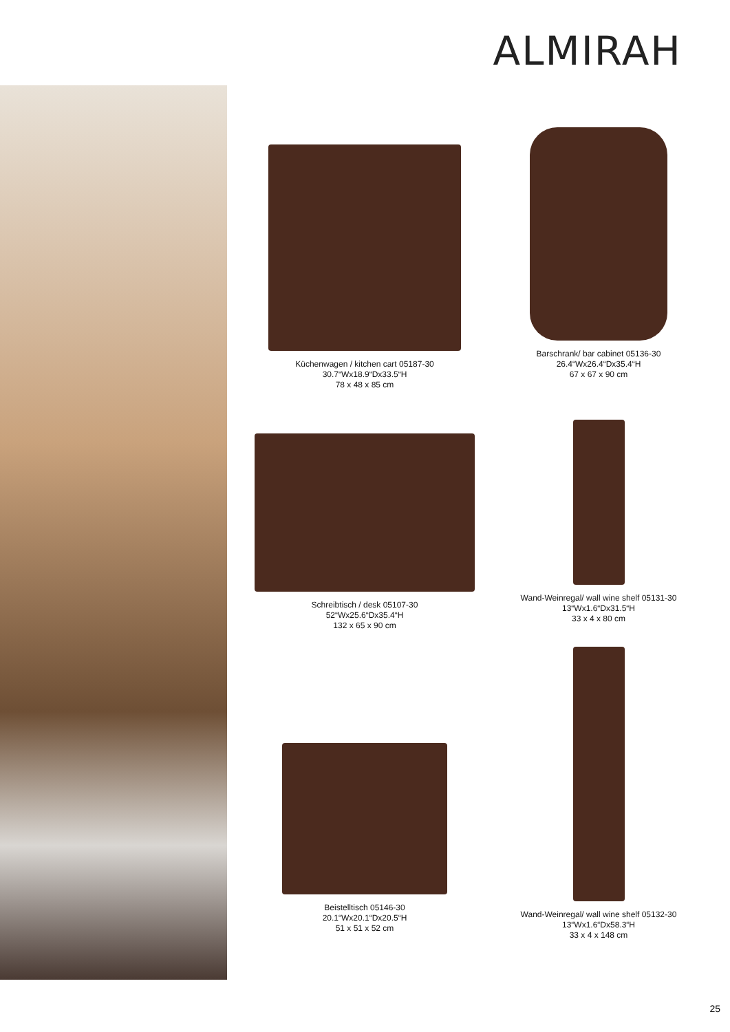ALMIRAH
Küchenwagen / kitchen cart 05187-30
30.7“Wx18.9“Dx33.5“H
78 x 48 x 85 cm
Barschrank/ bar cabinet 05136-30
26.4“Wx26.4“Dx35.4“H
67 x 67 x 90 cm
Schreibtisch / desk 05107-30
52“Wx25.6“Dx35.4“H
132 x 65 x 90 cm
Wand-Weinregal/ wall wine shelf 05131-30
13“Wx1.6“Dx31.5“H
33 x 4 x 80 cm
Beistelltisch 05146-30
20.1“Wx20.1“Dx20.5“H
51 x 51 x 52 cm
Wand-Weinregal/ wall wine shelf 05132-30
13“Wx1.6“Dx58.3“H
33 x 4 x 148 cm
25